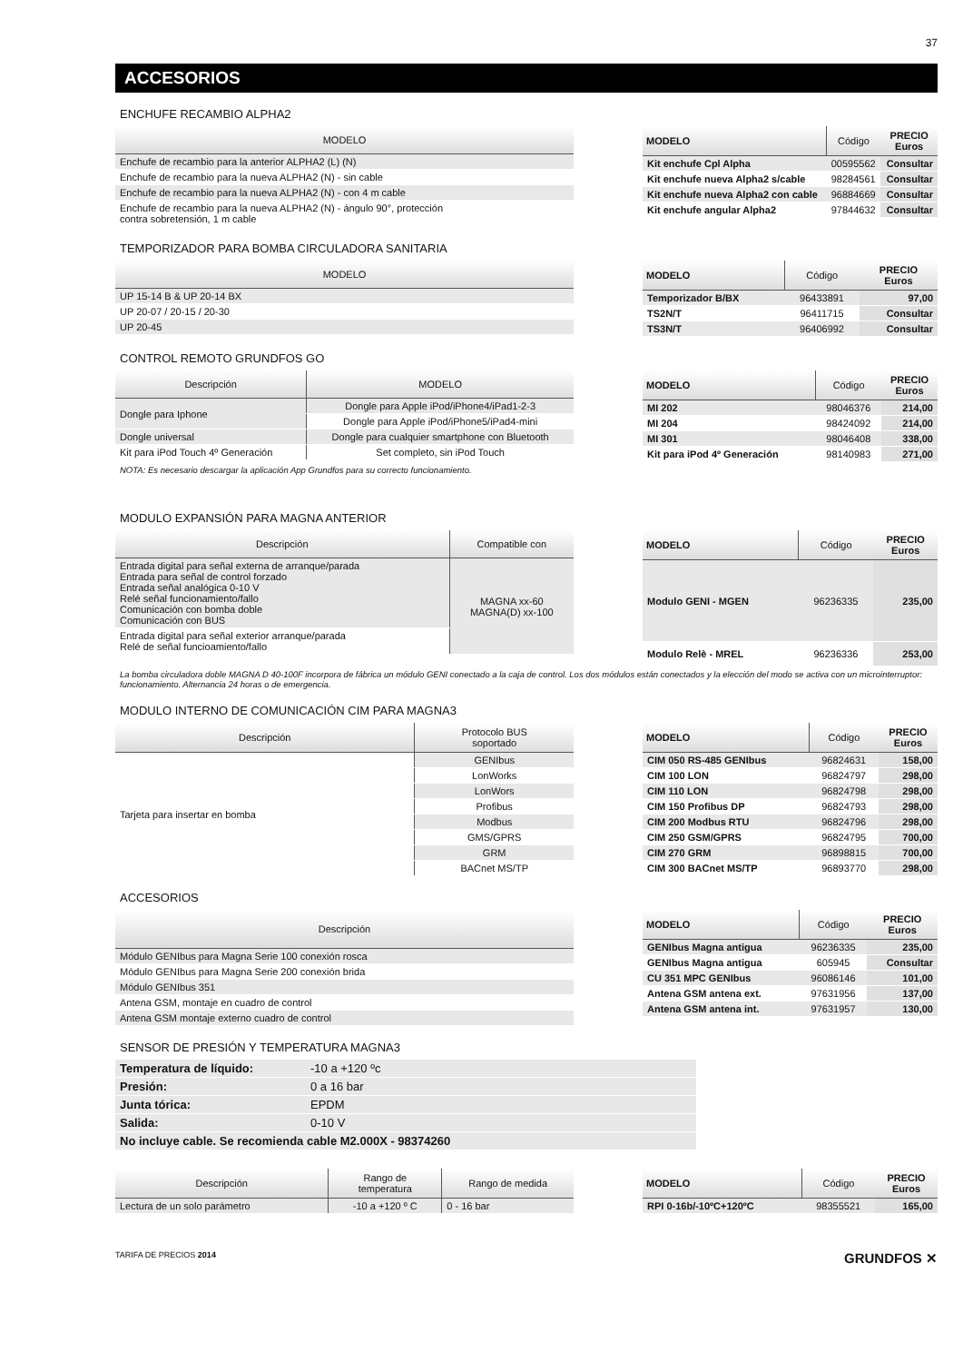37
ACCESORIOS
ENCHUFE RECAMBIO ALPHA2
| MODELO |
| --- |
| Enchufe de recambio para la anterior ALPHA2 (L) (N) |
| Enchufe de recambio para la nueva ALPHA2 (N) - sin cable |
| Enchufe de recambio para la nueva ALPHA2 (N) - con 4 m cable |
| Enchufe de recambio para la nueva ALPHA2 (N) - ángulo 90°, protección contra sobretensión, 1 m cable |
| MODELO | Código | PRECIO Euros |
| --- | --- | --- |
| Kit enchufe Cpl Alpha | 00595562 | Consultar |
| Kit enchufe nueva Alpha2 s/cable | 98284561 | Consultar |
| Kit enchufe nueva Alpha2 con cable | 96884669 | Consultar |
| Kit enchufe angular Alpha2 | 97844632 | Consultar |
TEMPORIZADOR PARA BOMBA CIRCULADORA SANITARIA
| MODELO |
| --- |
| UP 15-14 B & UP 20-14 BX |
| UP 20-07 / 20-15 / 20-30 |
| UP 20-45 |
| MODELO | Código | PRECIO Euros |
| --- | --- | --- |
| Temporizador B/BX | 96433891 | 97,00 |
| TS2N/T | 96411715 | Consultar |
| TS3N/T | 96406992 | Consultar |
CONTROL REMOTO GRUNDFOS GO
| Descripción | MODELO |
| --- | --- |
| Dongle para Iphone | Dongle para Apple iPod/iPhone4/iPad1-2-3 |
| | Dongle para Apple iPod/iPhone5/iPad4-mini |
| Dongle universal | Dongle para cualquier smartphone con Bluetooth |
| Kit para iPod Touch 4º Generación | Set completo, sin iPod Touch |
| MODELO | Código | PRECIO Euros |
| --- | --- | --- |
| MI 202 | 98046376 | 214,00 |
| MI 204 | 98424092 | 214,00 |
| MI 301 | 98046408 | 338,00 |
| Kit para iPod 4º Generación | 98140983 | 271,00 |
NOTA: Es necesario descargar la aplicación App Grundfos para su correcto funcionamiento.
MODULO EXPANSIÓN PARA MAGNA ANTERIOR
| Descripción | Compatible con |
| --- | --- |
| Entrada digital para señal externa de arranque/parada Entrada para señal de control forzado Entrada señal analógica 0-10 V Relé señal funcionamiento/fallo Comunicación con bomba doble Comunicación con BUS | MAGNA xx-60 MAGNA(D) xx-100 |
| Entrada digital para señal exterior arranque/parada Relé de señal funcioamiento/fallo | |
| MODELO | Código | PRECIO Euros |
| --- | --- | --- |
| Modulo GENI - MGEN | 96236335 | 235,00 |
| Modulo Relè - MREL | 96236336 | 253,00 |
La bomba circuladora doble MAGNA D 40-100F incorpora de fábrica un módulo GENI conectado a la caja de control. Los dos módulos están conectados y la elección del modo se activa con un microinterruptor: funcionamiento. Alternancia 24 horas o de emergencia.
MODULO INTERNO DE COMUNICACIÓN CIM PARA MAGNA3
| Descripción | Protocolo BUS soportado |
| --- | --- |
| Tarjeta para insertar en bomba | GENIbus |
| | LonWorks |
| | LonWors |
| | Profibus |
| | Modbus |
| | GMS/GPRS |
| | GRM |
| | BACnet MS/TP |
| MODELO | Código | PRECIO Euros |
| --- | --- | --- |
| CIM 050 RS-485 GENIbus | 96824631 | 158,00 |
| CIM 100 LON | 96824797 | 298,00 |
| CIM 110 LON | 96824798 | 298,00 |
| CIM 150 Profibus DP | 96824793 | 298,00 |
| CIM 200 Modbus RTU | 96824796 | 298,00 |
| CIM 250 GSM/GPRS | 96824795 | 700,00 |
| CIM 270 GRM | 96898815 | 700,00 |
| CIM 300 BACnet MS/TP | 96893770 | 298,00 |
ACCESORIOS
| Descripción |
| --- |
| Módulo GENIbus para Magna Serie 100 conexión rosca |
| Módulo GENIbus para Magna Serie 200 conexión brida |
| Módulo GENIbus 351 |
| Antena GSM, montaje en cuadro de control |
| Antena GSM montaje externo cuadro de control |
| MODELO | Código | PRECIO Euros |
| --- | --- | --- |
| GENIbus Magna antigua | 96236335 | 235,00 |
| GENIbus Magna antigua | 605945 | Consultar |
| CU 351 MPC GENIbus | 96086146 | 101,00 |
| Antena GSM antena ext. | 97631956 | 137,00 |
| Antena GSM antena int. | 97631957 | 130,00 |
SENSOR DE PRESIÓN Y TEMPERATURA MAGNA3
| Temperatura de líquido: | -10 a +120 ºc |
| Presión: | 0 a 16 bar |
| Junta tórica: | EPDM |
| Salida: | 0-10 V |
| No incluye cable. Se recomienda cable M2.000X - 98374260 | |
| Descripción | Rango de temperatura | Rango de medida |
| --- | --- | --- |
| Lectura de un solo parámetro | -10 a +120 º C | 0 - 16 bar |
| MODELO | Código | PRECIO Euros |
| --- | --- | --- |
| RPI 0-16b/-10ºC+120ºC | 98355521 | 165,00 |
TARIFA DE PRECIOS 2014 GRUNDFOS ✕